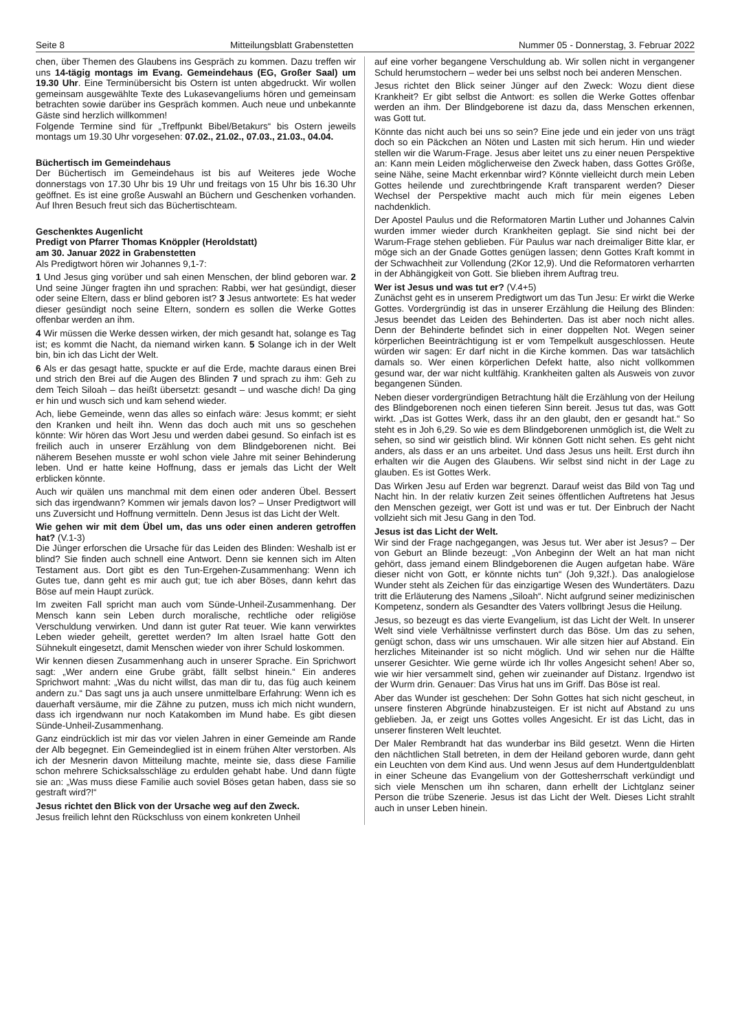Seite 8 Mitteilungsblatt Grabenstetten Nummer 05 - Donnerstag, 3. Februar 2022
chen, über Themen des Glaubens ins Gespräch zu kommen. Dazu treffen wir uns 14-tägig montags im Evang. Gemeindehaus (EG, Großer Saal) um 19.30 Uhr. Eine Terminübersicht bis Ostern ist unten abgedruckt. Wir wollen gemeinsam ausgewählte Texte des Lukasevangeliums hören und gemeinsam betrachten sowie darüber ins Gespräch kommen. Auch neue und unbekannte Gäste sind herzlich willkommen!
Folgende Termine sind für „Treffpunkt Bibel/Betakurs“ bis Ostern jeweils montags um 19.30 Uhr vorgesehen: 07.02., 21.02., 07.03., 21.03., 04.04.
Büchertisch im Gemeindehaus
Der Büchertisch im Gemeindehaus ist bis auf Weiteres jede Woche donnerstags von 17.30 Uhr bis 19 Uhr und freitags von 15 Uhr bis 16.30 Uhr geöffnet. Es ist eine große Auswahl an Büchern und Geschenken vorhanden. Auf Ihren Besuch freut sich das Büchertischteam.
Geschenktes Augenlicht
Predigt von Pfarrer Thomas Knöppler (Heroldstatt)
am 30. Januar 2022 in Grabenstetten
Als Predigtwort hören wir Johannes 9,1-7:
1 Und Jesus ging vorüber und sah einen Menschen, der blind geboren war. 2 Und seine Jünger fragten ihn und sprachen: Rabbi, wer hat gesündigt, dieser oder seine Eltern, dass er blind geboren ist? 3 Jesus antwortete: Es hat weder dieser gesündigt noch seine Eltern, sondern es sollen die Werke Gottes offenbar werden an ihm.
4 Wir müssen die Werke dessen wirken, der mich gesandt hat, solange es Tag ist; es kommt die Nacht, da niemand wirken kann. 5 Solange ich in der Welt bin, bin ich das Licht der Welt.
6 Als er das gesagt hatte, spuckte er auf die Erde, machte daraus einen Brei und strich den Brei auf die Augen des Blinden 7 und sprach zu ihm: Geh zu dem Teich Siloah – das heißt übersetzt: gesandt – und wasche dich! Da ging er hin und wusch sich und kam sehend wieder.
Ach, liebe Gemeinde, wenn das alles so einfach wäre: Jesus kommt; er sieht den Kranken und heilt ihn. Wenn das doch auch mit uns so geschehen könnte: Wir hören das Wort Jesu und werden dabei gesund. So einfach ist es freilich auch in unserer Erzählung von dem Blindgeborenen nicht. Bei näherem Besehen musste er wohl schon viele Jahre mit seiner Behinderung leben. Und er hatte keine Hoffnung, dass er jemals das Licht der Welt erblicken könnte.
Auch wir quälen uns manchmal mit dem einen oder anderen Übel. Bessert sich das irgendwann? Kommen wir jemals davon los? – Unser Predigtwort will uns Zuversicht und Hoffnung vermitteln. Denn Jesus ist das Licht der Welt.
Wie gehen wir mit dem Übel um, das uns oder einen anderen getroffen hat? (V.1-3)
Die Jünger erforschen die Ursache für das Leiden des Blinden: Weshalb ist er blind? Sie finden auch schnell eine Antwort. Denn sie kennen sich im Alten Testament aus. Dort gibt es den Tun-Ergehen-Zusammenhang: Wenn ich Gutes tue, dann geht es mir auch gut; tue ich aber Böses, dann kehrt das Böse auf mein Haupt zurück.
Im zweiten Fall spricht man auch vom Sünde-Unheil-Zusammenhang. Der Mensch kann sein Leben durch moralische, rechtliche oder religiöse Verschuldung verwirken. Und dann ist guter Rat teuer. Wie kann verwirktes Leben wieder geheilt, gerettet werden? Im alten Israel hatte Gott den Sühnekult eingesetzt, damit Menschen wieder von ihrer Schuld loskommen.
Wir kennen diesen Zusammenhang auch in unserer Sprache. Ein Sprichwort sagt: „Wer andern eine Grube gräbt, fällt selbst hinein.“ Ein anderes Sprichwort mahnt: „Was du nicht willst, das man dir tu, das füg auch keinem andern zu.“ Das sagt uns ja auch unsere unmittelbare Erfahrung: Wenn ich es dauerhaft versäume, mir die Zähne zu putzen, muss ich mich nicht wundern, dass ich irgendwann nur noch Katakomben im Mund habe. Es gibt diesen Sünde-Unheil-Zusammenhang.
Ganz eindrücklich ist mir das vor vielen Jahren in einer Gemeinde am Rande der Alb begegnet. Ein Gemeindeglied ist in einem frühen Alter verstorben. Als ich der Mesnerin davon Mitteilung machte, meinte sie, dass diese Familie schon mehrere Schicksalsschläge zu erdulden gehabt habe. Und dann fügte sie an: „Was muss diese Familie auch soviel Böses getan haben, dass sie so gestraft wird?!“
Jesus richtet den Blick von der Ursache weg auf den Zweck.
Jesus freilich lehnt den Rückschluss von einem konkreten Unheil
auf eine vorher begangene Verschuldung ab. Wir sollen nicht in vergangener Schuld herumstochern – weder bei uns selbst noch bei anderen Menschen.
Jesus richtet den Blick seiner Jünger auf den Zweck: Wozu dient diese Krankheit? Er gibt selbst die Antwort: es sollen die Werke Gottes offenbar werden an ihm. Der Blindgeborene ist dazu da, dass Menschen erkennen, was Gott tut.
Könnte das nicht auch bei uns so sein? Eine jede und ein jeder von uns trägt doch so ein Päckchen an Nöten und Lasten mit sich herum. Hin und wieder stellen wir die Warum-Frage. Jesus aber leitet uns zu einer neuen Perspektive an: Kann mein Leiden möglicherweise den Zweck haben, dass Gottes Größe, seine Nähe, seine Macht erkennbar wird? Könnte vielleicht durch mein Leben Gottes heilende und zurechtbringende Kraft transparent werden? Dieser Wechsel der Perspektive macht auch mich für mein eigenes Leben nachdenklich.
Der Apostel Paulus und die Reformatoren Martin Luther und Johannes Calvin wurden immer wieder durch Krankheiten geplagt. Sie sind nicht bei der Warum-Frage stehen geblieben. Für Paulus war nach dreimaliger Bitte klar, er möge sich an der Gnade Gottes genügen lassen; denn Gottes Kraft kommt in der Schwachheit zur Vollendung (2Kor 12,9). Und die Reformatoren verharrten in der Abhängigkeit von Gott. Sie blieben ihrem Auftrag treu.
Wer ist Jesus und was tut er? (V.4+5)
Zunächst geht es in unserem Predigtwort um das Tun Jesu: Er wirkt die Werke Gottes. Vordergründig ist das in unserer Erzählung die Heilung des Blinden: Jesus beendet das Leiden des Behinderten. Das ist aber noch nicht alles. Denn der Behinderte befindet sich in einer doppelten Not. Wegen seiner körperlichen Beeinträchtigung ist er vom Tempelkult ausgeschlossen. Heute würden wir sagen: Er darf nicht in die Kirche kommen. Das war tatsächlich damals so. Wer einen körperlichen Defekt hatte, also nicht vollkommen gesund war, der war nicht kultfähig. Krankheiten galten als Ausweis von zuvor begangenen Sünden.
Neben dieser vordergründigen Betrachtung hält die Erzählung von der Heilung des Blindgeborenen noch einen tieferen Sinn bereit. Jesus tut das, was Gott wirkt. „Das ist Gottes Werk, dass ihr an den glaubt, den er gesandt hat.“ So steht es in Joh 6,29. So wie es dem Blindgeborenen unmöglich ist, die Welt zu sehen, so sind wir geistlich blind. Wir können Gott nicht sehen. Es geht nicht anders, als dass er an uns arbeitet. Und dass Jesus uns heilt. Erst durch ihn erhalten wir die Augen des Glaubens. Wir selbst sind nicht in der Lage zu glauben. Es ist Gottes Werk.
Das Wirken Jesu auf Erden war begrenzt. Darauf weist das Bild von Tag und Nacht hin. In der relativ kurzen Zeit seines öffentlichen Auftretens hat Jesus den Menschen gezeigt, wer Gott ist und was er tut. Der Einbruch der Nacht vollzieht sich mit Jesu Gang in den Tod.
Jesus ist das Licht der Welt.
Wir sind der Frage nachgegangen, was Jesus tut. Wer aber ist Jesus? – Der von Geburt an Blinde bezeugt: „Von Anbeginn der Welt an hat man nicht gehört, dass jemand einem Blindgeborenen die Augen aufgetan habe. Wäre dieser nicht von Gott, er könnte nichts tun“ (Joh 9,32f.). Das analogielose Wunder steht als Zeichen für das einzigartige Wesen des Wundertäters. Dazu tritt die Erläuterung des Namens „Siloah“. Nicht aufgrund seiner medizinischen Kompetenz, sondern als Gesandter des Vaters vollbringt Jesus die Heilung.
Jesus, so bezeugt es das vierte Evangelium, ist das Licht der Welt. In unserer Welt sind viele Verhältnisse verfinstert durch das Böse. Um das zu sehen, genügt schon, dass wir uns umschauen. Wir alle sitzen hier auf Abstand. Ein herzliches Miteinander ist so nicht möglich. Und wir sehen nur die Hälfte unserer Gesichter. Wie gerne würde ich Ihr volles Angesicht sehen! Aber so, wie wir hier versammelt sind, gehen wir zueinander auf Distanz. Irgendwo ist der Wurm drin. Genauer: Das Virus hat uns im Griff. Das Böse ist real.
Aber das Wunder ist geschehen: Der Sohn Gottes hat sich nicht gescheut, in unsere finsteren Abgründe hinabzusteigen. Er ist nicht auf Abstand zu uns geblieben. Ja, er zeigt uns Gottes volles Angesicht. Er ist das Licht, das in unserer finsteren Welt leuchtet.
Der Maler Rembrandt hat das wunderbar ins Bild gesetzt. Wenn die Hirten den nächtlichen Stall betreten, in dem der Heiland geboren wurde, dann geht ein Leuchten von dem Kind aus. Und wenn Jesus auf dem Hundertguldenblatt in einer Scheune das Evangelium von der Gottesherrschaft verkündigt und sich viele Menschen um ihn scharen, dann erhellt der Lichtglanz seiner Person die trübe Szenerie. Jesus ist das Licht der Welt. Dieses Licht strahlt auch in unser Leben hinein.